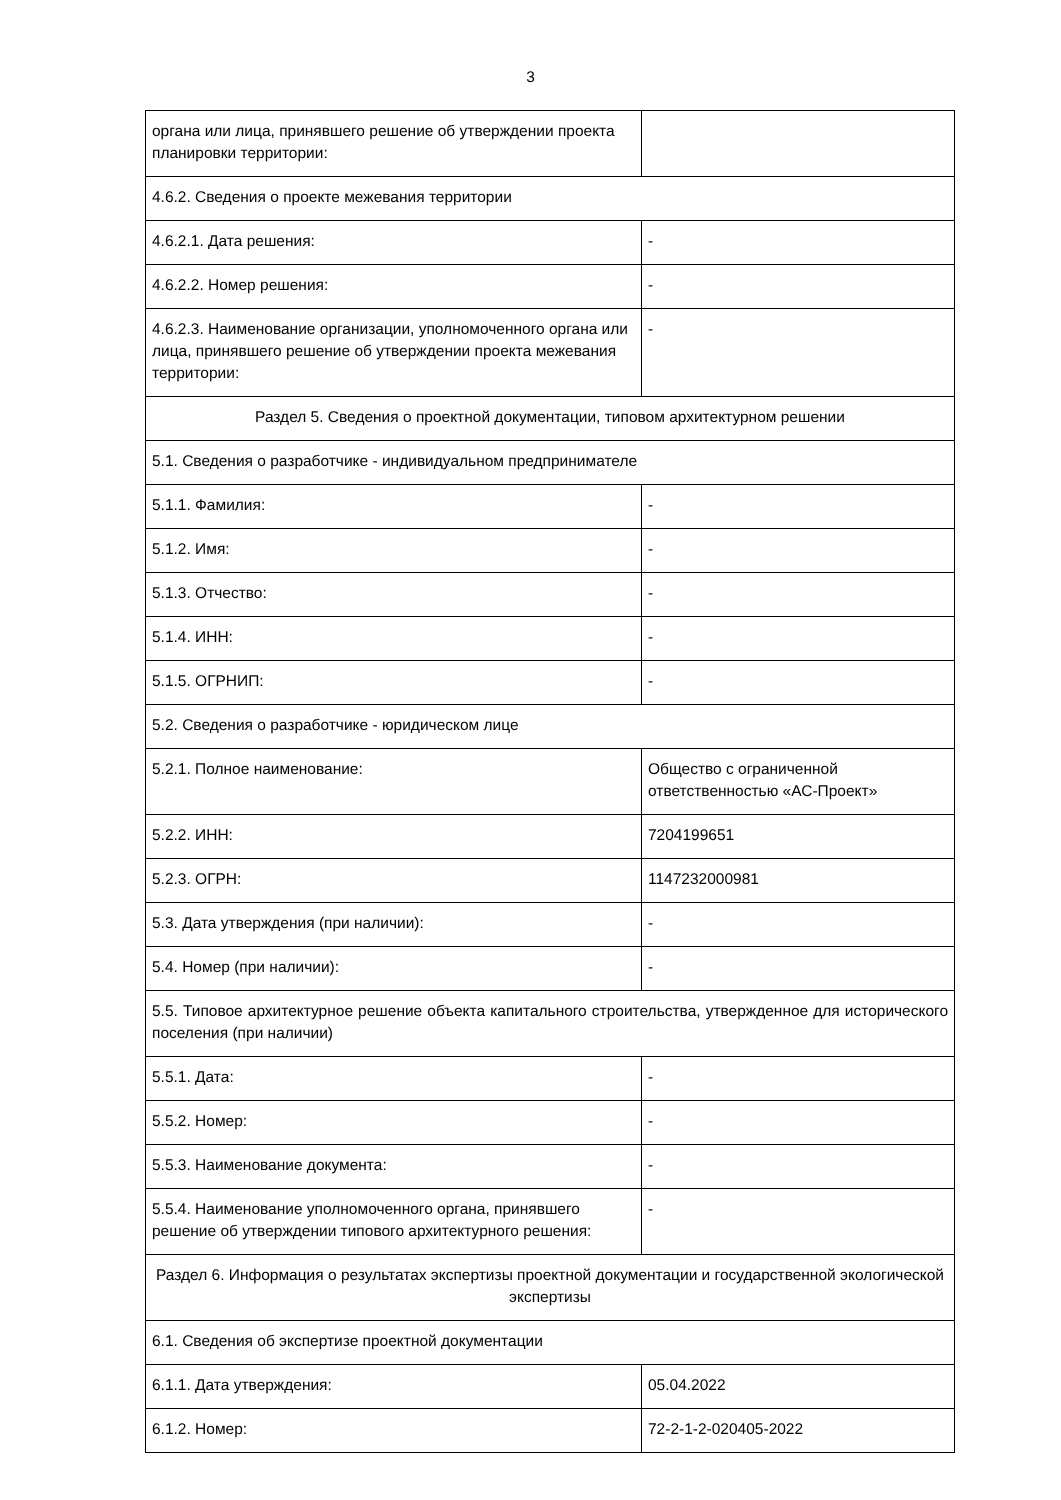3
| органа или лица, принявшего решение об утверждении проекта планировки территории: | |
| 4.6.2. Сведения о проекте межевания территории | |
| 4.6.2.1. Дата решения: | - |
| 4.6.2.2. Номер решения: | - |
| 4.6.2.3. Наименование организации, уполномоченного органа или лица, принявшего решение об утверждении проекта межевания территории: | - |
| Раздел 5. Сведения о проектной документации, типовом архитектурном решении | |
| 5.1. Сведения о разработчике - индивидуальном предпринимателе | |
| 5.1.1. Фамилия: | - |
| 5.1.2. Имя: | - |
| 5.1.3. Отчество: | - |
| 5.1.4. ИНН: | - |
| 5.1.5. ОГРНИП: | - |
| 5.2. Сведения о разработчике - юридическом лице | |
| 5.2.1. Полное наименование: | Общество с ограниченной ответственностью «АС-Проект» |
| 5.2.2. ИНН: | 7204199651 |
| 5.2.3. ОГРН: | 1147232000981 |
| 5.3. Дата утверждения (при наличии): | - |
| 5.4. Номер (при наличии): | - |
| 5.5. Типовое архитектурное решение объекта капитального строительства, утвержденное для исторического поселения (при наличии) | |
| 5.5.1. Дата: | - |
| 5.5.2. Номер: | - |
| 5.5.3. Наименование документа: | - |
| 5.5.4. Наименование уполномоченного органа, принявшего решение об утверждении типового архитектурного решения: | - |
| Раздел 6. Информация о результатах экспертизы проектной документации и государственной экологической экспертизы | |
| 6.1. Сведения об экспертизе проектной документации | |
| 6.1.1. Дата утверждения: | 05.04.2022 |
| 6.1.2. Номер: | 72-2-1-2-020405-2022 |